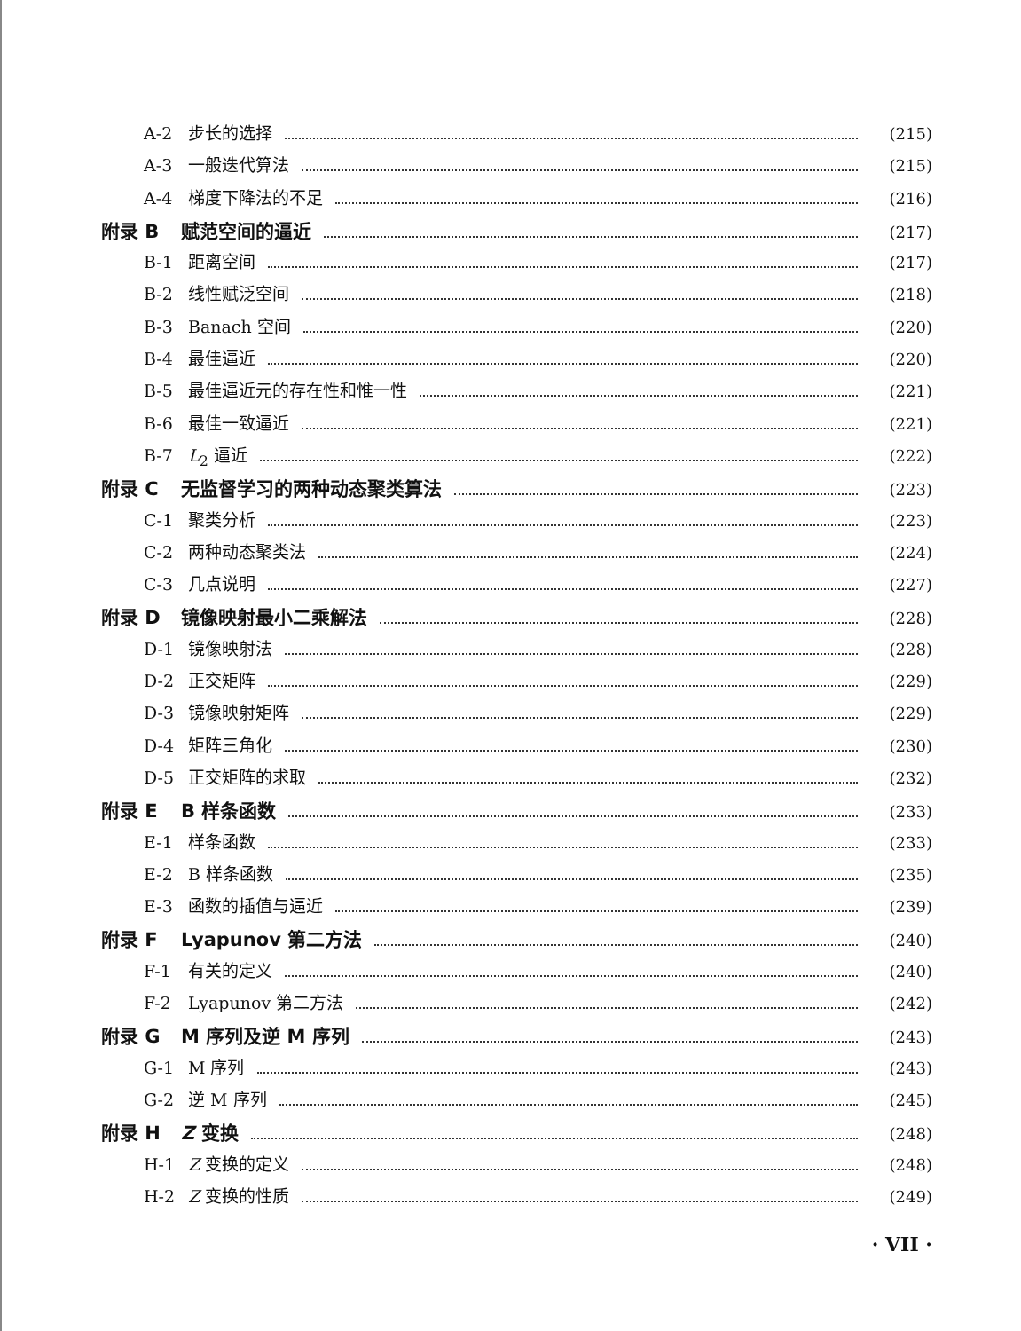A-2 步长的选择 (215)
A-3 一般迭代算法 (215)
A-4 梯度下降法的不足 (216)
附录 B 赋范空间的逼近 (217)
B-1 距离空间 (217)
B-2 线性赋泛空间 (218)
B-3 Banach 空间 (220)
B-4 最佳逼近 (220)
B-5 最佳逼近元的存在性和惟一性 (221)
B-6 最佳一致逼近 (221)
B-7 L<sub>2</sub> 逼近 (222)
附录 C 无监督学习的两种动态聚类算法 (223)
C-1 聚类分析 (223)
C-2 两种动态聚类法 (224)
C-3 几点说明 (227)
附录 D 镜像映射最小二乘解法 (228)
D-1 镜像映射法 (228)
D-2 正交矩阵 (229)
D-3 镜像映射矩阵 (229)
D-4 矩阵三角化 (230)
D-5 正交矩阵的求取 (232)
附录 E B 样条函数 (233)
E-1 样条函数 (233)
E-2 B 样条函数 (235)
E-3 函数的插值与逼近 (239)
附录 F Lyapunov 第二方法 (240)
F-1 有关的定义 (240)
F-2 Lyapunov 第二方法 (242)
附录 G M 序列及逆 M 序列 (243)
G-1 M 序列 (243)
G-2 逆 M 序列 (245)
附录 H Z 变换 (248)
H-1 Z 变换的定义 (248)
H-2 Z 变换的性质 (249)
· VII ·